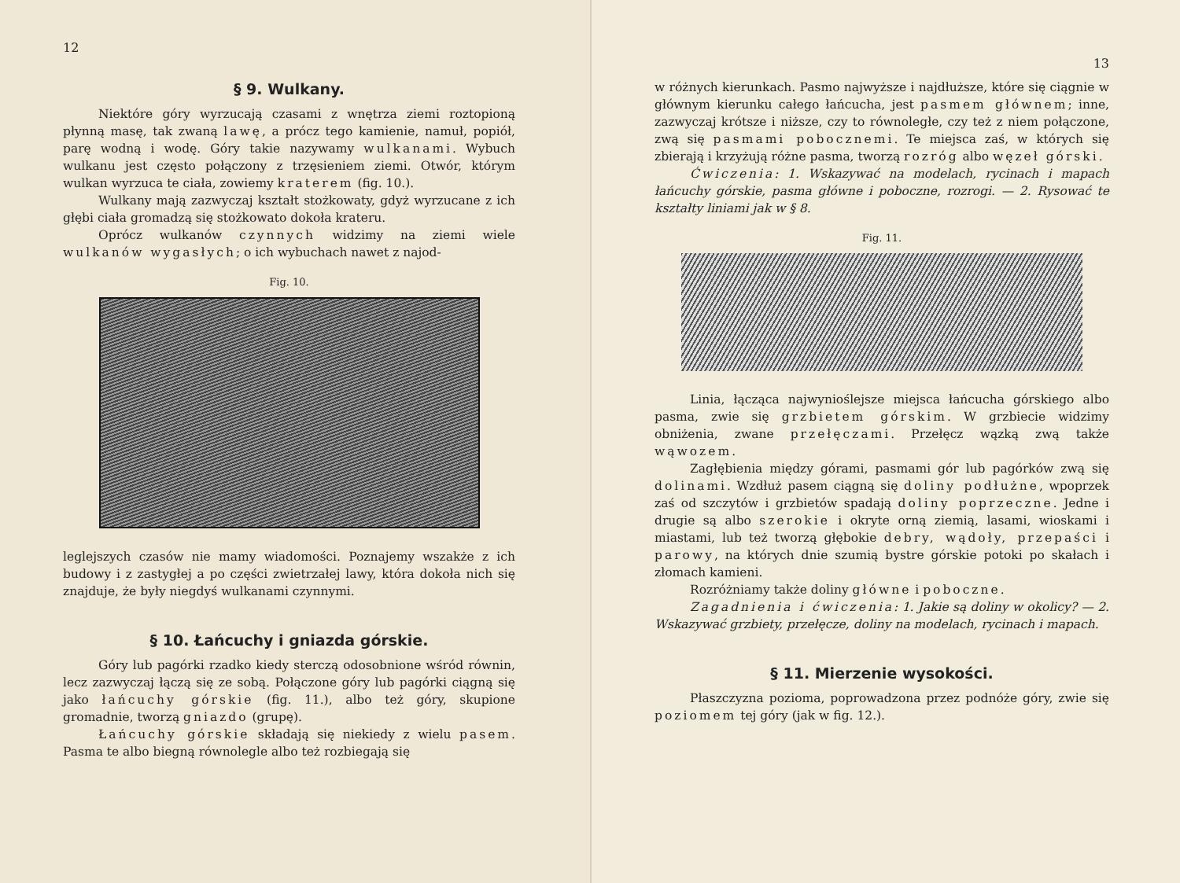12
§ 9. Wulkany.
Niektóre góry wyrzucają czasami z wnętrza ziemi roztopioną płynną masę, tak zwaną lawę, a prócz tego kamienie, namuł, popiół, parę wodną i wodę. Góry takie nazywamy wulkanami. Wybuch wulkanu jest często połączony z trzęsieniem ziemi. Otwór, którym wulkan wyrzuca te ciała, zowiemy kraterem (fig. 10.).
Wulkany mają zazwyczaj kształt stożkowaty, gdyż wyrzucane z ich głębi ciała gromadzą się stożkowato dokoła krateru.
Oprócz wulkanów czynnych widzimy na ziemi wiele wulkanów wygasłych; o ich wybuchach nawet z najod-
Fig. 10.
leglejszych czasów nie mamy wiadomości. Poznajemy wszakże z ich budowy i z zastygłej a po części zwietrzałej lawy, która dokoła nich się znajduje, że były niegdyś wulkanami czynnymi.
§ 10. Łańcuchy i gniazda górskie.
Góry lub pagórki rzadko kiedy sterczą odosobnione wśród równin, lecz zazwyczaj łączą się ze sobą. Połączone góry lub pagórki ciągną się jako łańcuchy górskie (fig. 11.), albo też góry, skupione gromadnie, tworzą gniazdo (grupę).
Łańcuchy górskie składają się niekiedy z wielu pasem. Pasma te albo biegną równolegle albo też rozbiegają się
13
w różnych kierunkach. Pasmo najwyższe i najdłuższe, które się ciągnie w głównym kierunku całego łańcucha, jest pasmem głównem; inne, zazwyczaj krótsze i niższe, czy to równoległe, czy też z niem połączone, zwą się pasmami pobocznemi. Te miejsca zaś, w których się zbierają i krzyżują różne pasma, tworzą rozróg albo węzeł górski.
Ćwiczenia: 1. Wskazywać na modelach, rycinach i mapach łańcuchy górskie, pasma główne i poboczne, rozrogi. — 2. Rysować te kształty liniami jak w § 8.
Fig. 11.
Linia, łącząca najwynioślejsze miejsca łańcucha górskiego albo pasma, zwie się grzbietem górskim. W grzbiecie widzimy obniżenia, zwane przełęczami. Przełęcz wązką zwą także wąwozem.
Zagłębienia między górami, pasmami gór lub pagórków zwą się dolinami. Wzdłuż pasem ciągną się doliny podłużne, wpoprzek zaś od szczytów i grzbietów spadają doliny poprzeczne. Jedne i drugie są albo szerokie i okryte orną ziemią, lasami, wioskami i miastami, lub też tworzą głębokie debry, wądoły, przepaści i parowy, na których dnie szumią bystre górskie potoki po skałach i złomach kamieni.
Rozróżniamy także doliny główne i poboczne.
Zagadnienia i ćwiczenia: 1. Jakie są doliny w okolicy? — 2. Wskazywać grzbiety, przełęcze, doliny na modelach, rycinach i mapach.
§ 11. Mierzenie wysokości.
Płaszczyzna pozioma, poprowadzona przez podnóże góry, zwie się poziomem tej góry (jak w fig. 12.).